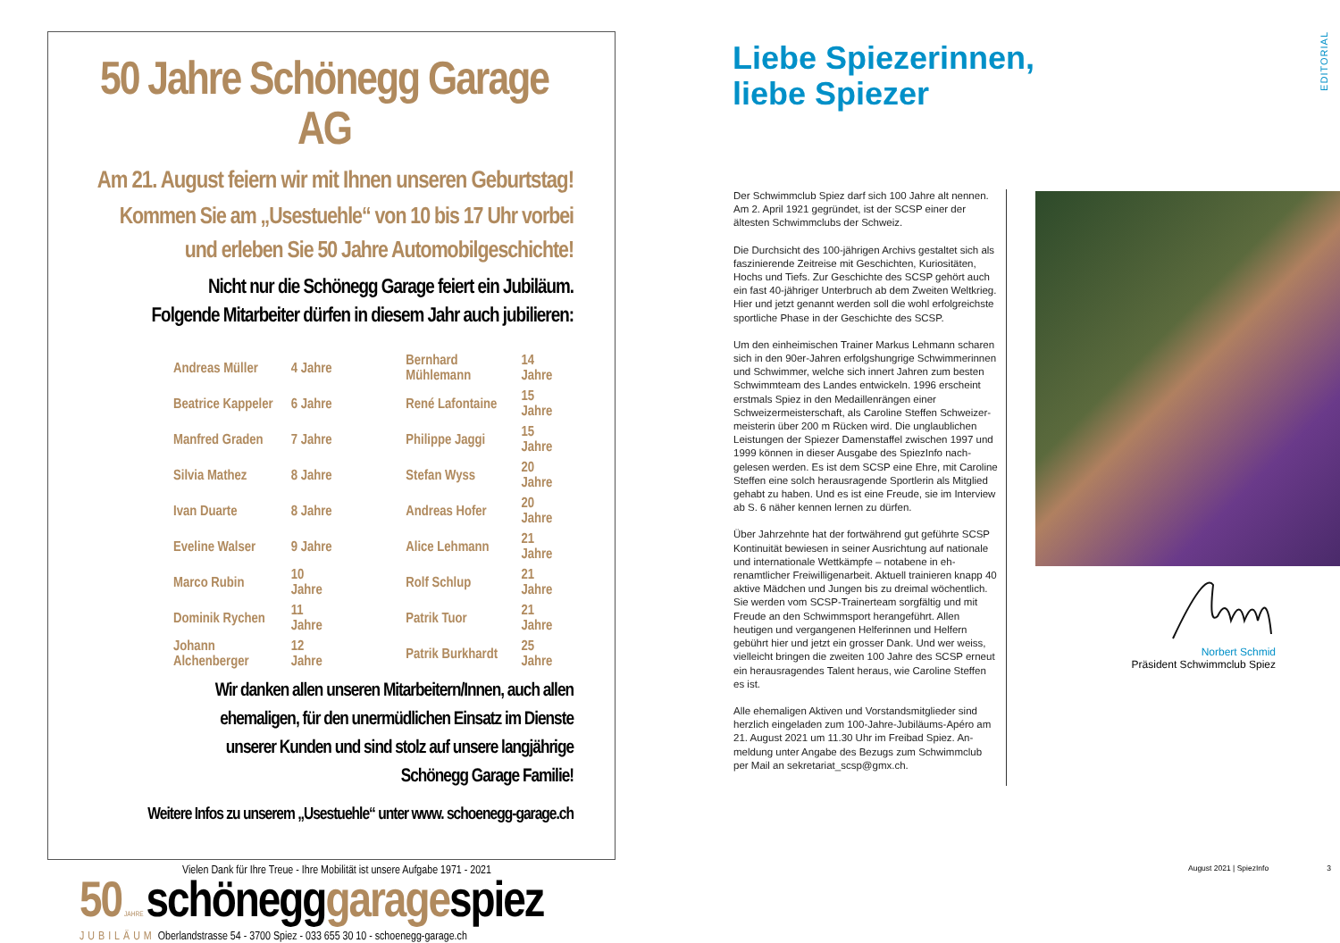50 Jahre Schönegg Garage AG
Am 21. August feiern wir mit Ihnen unseren Geburtstag!
Kommen Sie am „Usestuehle“ von 10 bis 17 Uhr vorbei
und erleben Sie 50 Jahre Automobilgeschichte!
Nicht nur die Schönegg Garage feiert ein Jubiläum.
Folgende Mitarbeiter dürfen in diesem Jahr auch jubilieren:
| Andreas Müller | 4 Jahre | Bernhard Mühlemann | 14 Jahre |
| Beatrice Kappeler | 6 Jahre | René Lafontaine | 15 Jahre |
| Manfred Graden | 7 Jahre | Philippe Jaggi | 15 Jahre |
| Silvia Mathez | 8 Jahre | Stefan Wyss | 20 Jahre |
| Ivan Duarte | 8 Jahre | Andreas Hofer | 20 Jahre |
| Eveline Walser | 9 Jahre | Alice Lehmann | 21 Jahre |
| Marco Rubin | 10 Jahre | Rolf Schlup | 21 Jahre |
| Dominik Rychen | 11 Jahre | Patrik Tuor | 21 Jahre |
| Johann Alchenberger | 12 Jahre | Patrik Burkhardt | 25 Jahre |
Wir danken allen unseren Mitarbeitern/Innen, auch allen
ehemaligen, für den unermüdlichen Einsatz im Dienste
unserer Kunden und sind stolz auf unsere langjährige
Schönegg Garage Familie!
Weitere Infos zu unserem „Usestuehle“ unter www. schoenegg-garage.ch
Vielen Dank für Ihre Treue - Ihre Mobilität ist unsere Aufgabe 1971 - 2021
50 JAHRE schönegg garage spiez
JUBILÄUM Oberlandstrasse 54 - 3700 Spiez - 033 655 30 10 - schoenegg-garage.ch
Liebe Spiezerinnen,
liebe Spiezer
EDITORIAL
Der Schwimmclub Spiez darf sich 100 Jahre alt nennen. Am 2. April 1921 gegründet, ist der SCSP einer der ältesten Schwimmclubs der Schweiz.
Die Durchsicht des 100-jährigen Archivs gestaltet sich als faszinierende Zeitreise mit Geschichten, Kuriositä­ten, Hochs und Tiefs. Zur Geschichte des SCSP gehört auch ein fast 40-jähriger Unterbruch ab dem Zweiten Weltkrieg. Hier und jetzt genannt werden soll die wohl erfolgreichste sportliche Phase in der Geschichte des SCSP.
Um den einheimischen Trainer Markus Lehmann scha­ren sich in den 90er-Jahren erfolgshungrige Schwim­merinnen und Schwimmer, welche sich innert Jahren zum besten Schwimmteam des Landes entwickeln. 1996 erscheint erstmals Spiez in den Medaillenrängen einer Schweizermeisterschaft, als Caroline Steffen Schweizer­meisterin über 200 m Rücken wird. Die unglaublichen Leistungen der Spiezer Damenstaffel zwischen 1997 und 1999 können in dieser Ausgabe des SpiezInfo nach­gelesen werden. Es ist dem SCSP eine Ehre, mit Caro­line Steffen eine solch herausragende Sportlerin als Mit­glied gehabt zu haben. Und es ist eine Freude, sie im Interview ab S. 6 näher kennen lernen zu dürfen.
Über Jahrzehnte hat der fortwährend gut geführte SCSP Kontinuität bewiesen in seiner Ausrichtung auf natio­nale und internationale Wettkämpfe – notabene in eh­renamtlicher Freiwilligenarbeit. Aktuell trainieren knapp 40 aktive Mädchen und Jungen bis zu dreimal wöchent­lich. Sie werden vom SCSP-Trainerteam sorgfältig und mit Freude an den Schwimmsport herangeführt. Allen heutigen und vergangenen Helferinnen und Helfern gebührt hier und jetzt ein grosser Dank. Und wer weiss, vielleicht bringen die zweiten 100 Jahre des SCSP er­neut ein herausragendes Talent heraus, wie Caroline Steffen es ist.
Alle ehemaligen Aktiven und Vorstandsmitglieder sind herzlich eingeladen zum 100-Jahre-Jubiläums-Apéro am 21. August 2021 um 11.30 Uhr im Freibad Spiez. An­meldung unter Angabe des Bezugs zum Schwimmclub per Mail an sekretariat_scsp@gmx.ch.
Norbert Schmid
Präsident Schwimmclub Spiez
August 2021 | SpiezInfo 3